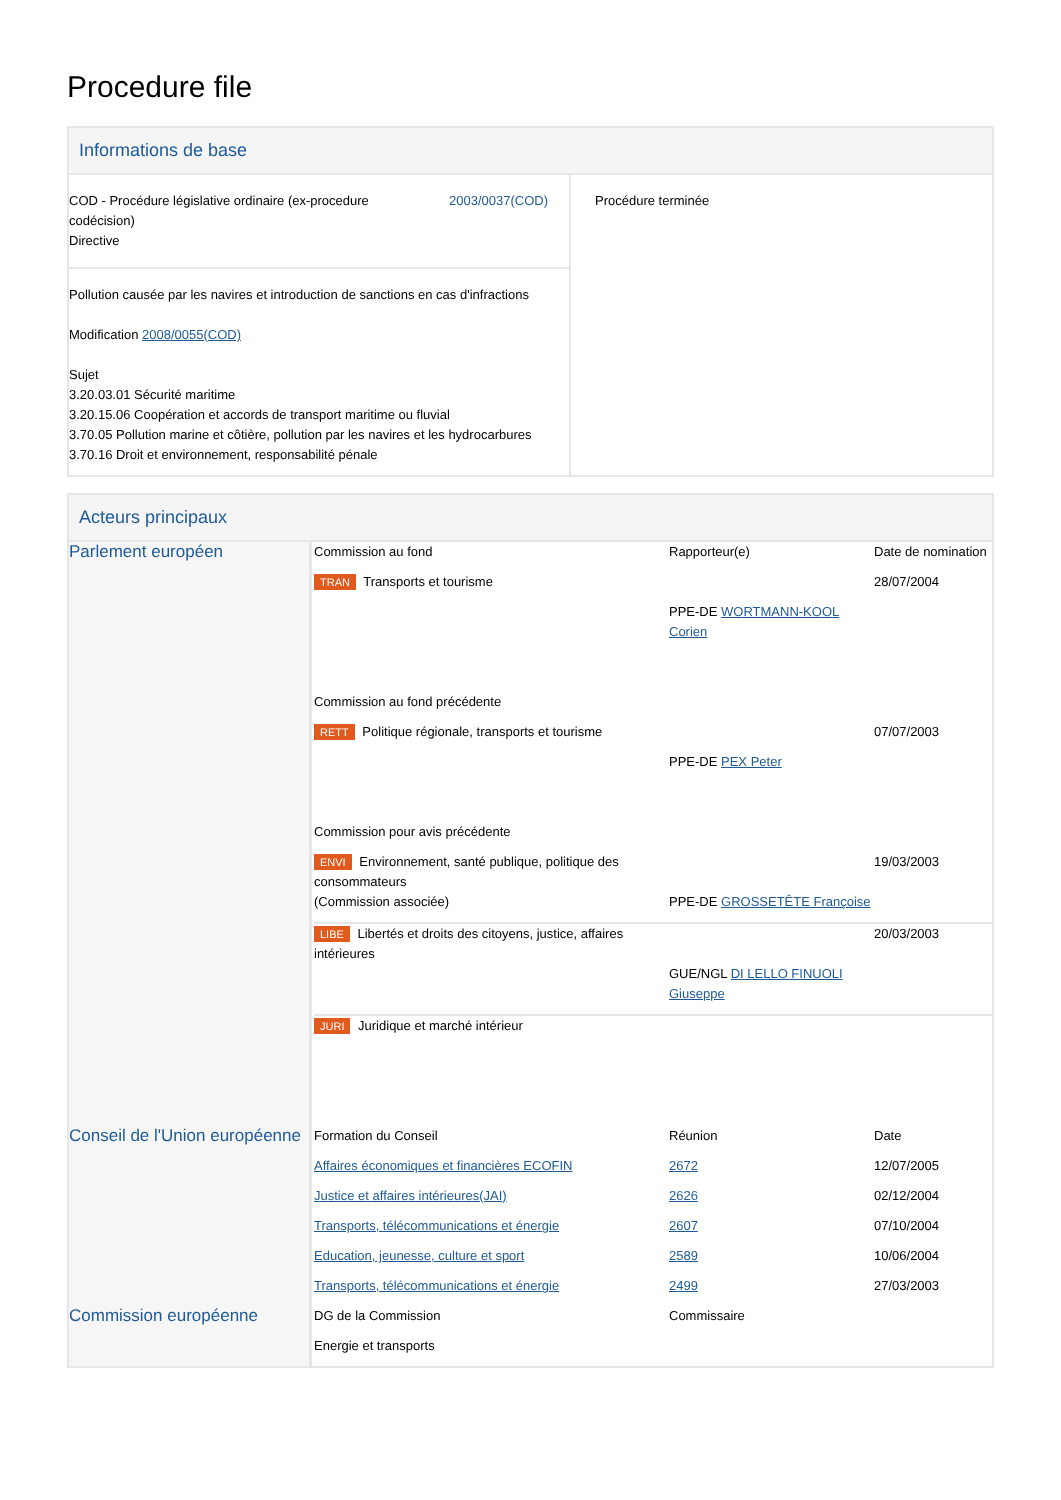Procedure file
Informations de base
| COD - Procédure législative ordinaire (ex-procedure codécision) Directive 2003/0037(COD) Pollution causée par les navires et introduction de sanctions en cas d'infractions Modification 2008/0055(COD) Sujet 3.20.03.01 Sécurité maritime 3.20.15.06 Coopération et accords de transport maritime ou fluvial 3.70.05 Pollution marine et côtière, pollution par les navires et les hydrocarbures 3.70.16 Droit et environnement, responsabilité pénale | Procédure terminée |
Acteurs principaux
| Parlement européen | / Commission au fond / Rapporteur(e) / Date de nomination / / TRAN Transports et tourisme / / 28/07/2004 / / / PPE-DE WORTMANN-KOOL Corien / / / Commission au fond précédente / / / / RETT Politique régionale, transports et tourisme / / 07/07/2003 / / / PPE-DE PEX Peter / / / Commission pour avis précédente / / / / ENVI Environnement, santé publique, politique des consommateurs (Commission associée) / PPE-DE GROSSETÊTE Françoise / 19/03/2003 / / LIBE Libertés et droits des citoyens, justice, affaires intérieures / GUE/NGL DI LELLO FINUOLI Giuseppe / 20/03/2003 / / JURI Juridique et marché intérieur / / / |
| Conseil de l'Union européenne | / Formation du Conseil / Réunion / Date / / Affaires économiques et financières ECOFIN / 2672 / 12/07/2005 / / Justice et affaires intérieures(JAI) / 2626 / 02/12/2004 / / Transports, télécommunications et énergie / 2607 / 07/10/2004 / / Education, jeunesse, culture et sport / 2589 / 10/06/2004 / / Transports, télécommunications et énergie / 2499 / 27/03/2003 / |
| Commission européenne | / DG de la Commission / Commissaire / / Energie et transports / / |